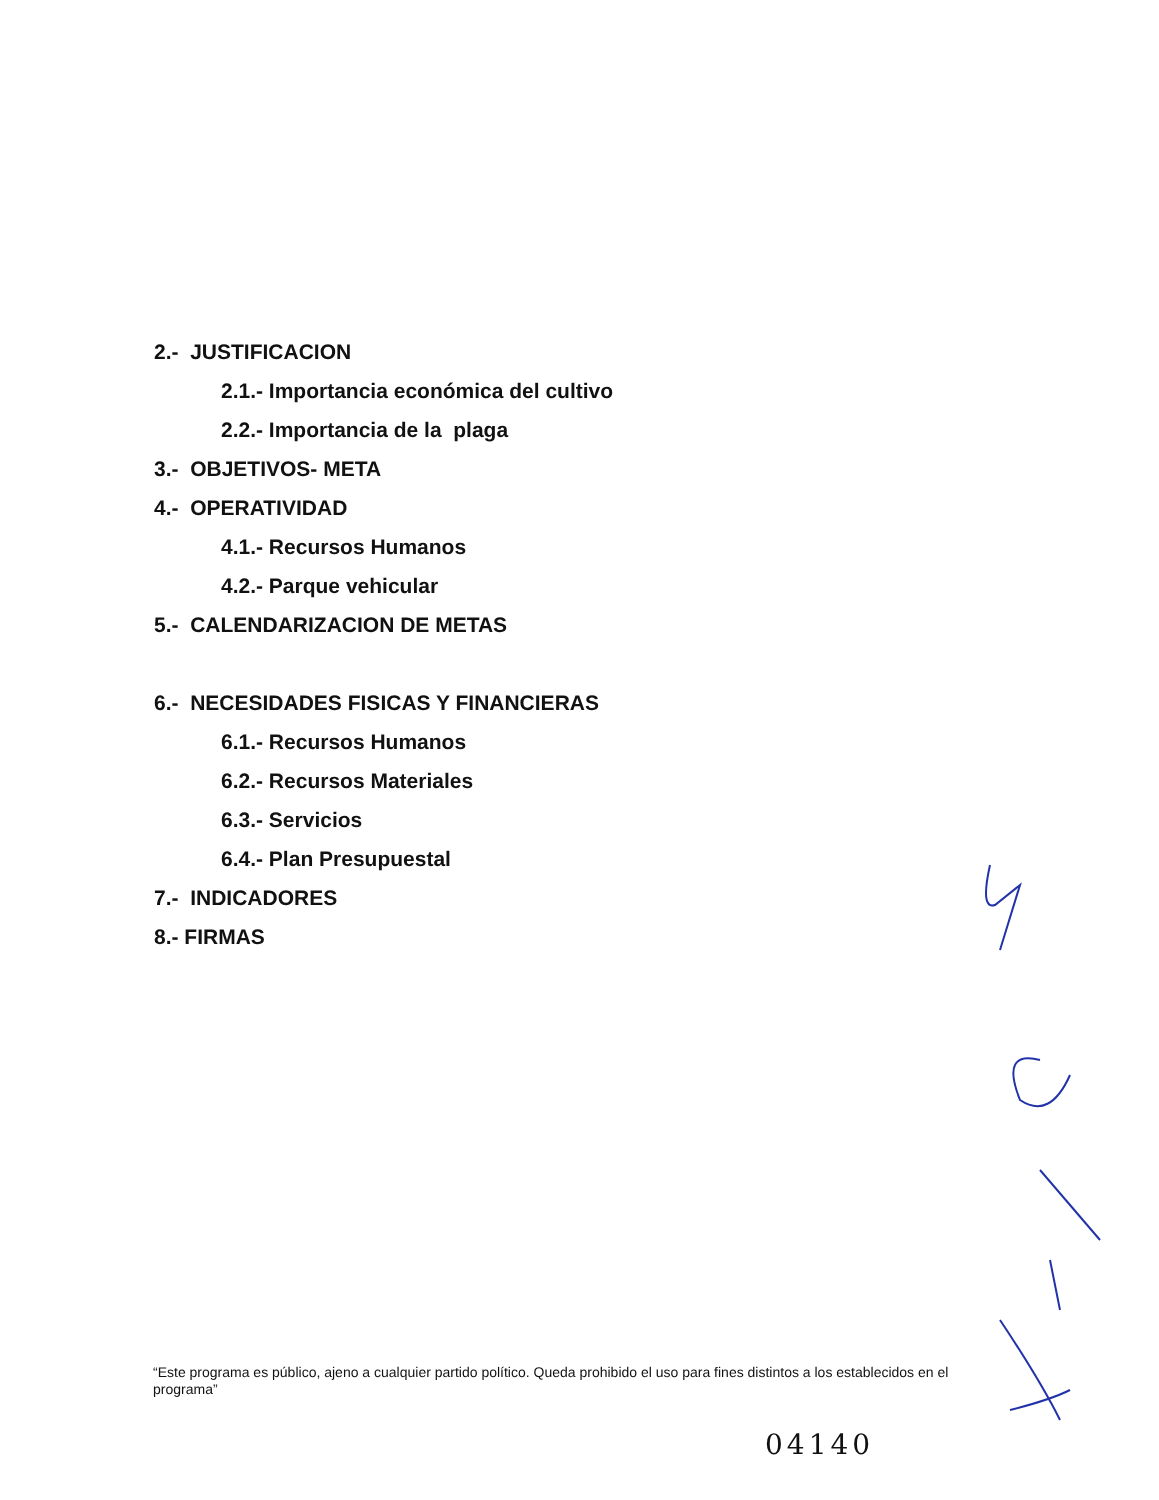2.- JUSTIFICACION
2.1.- Importancia económica del cultivo
2.2.- Importancia de la plaga
3.- OBJETIVOS- META
4.- OPERATIVIDAD
4.1.- Recursos Humanos
4.2.- Parque vehicular
5.- CALENDARIZACION DE METAS
6.- NECESIDADES FISICAS Y FINANCIERAS
6.1.- Recursos Humanos
6.2.- Recursos Materiales
6.3.- Servicios
6.4.- Plan Presupuestal
7.- INDICADORES
8.- FIRMAS
“Este programa es público, ajeno a cualquier partido político. Queda prohibido el uso para fines distintos a los establecidos en el programa”
04140